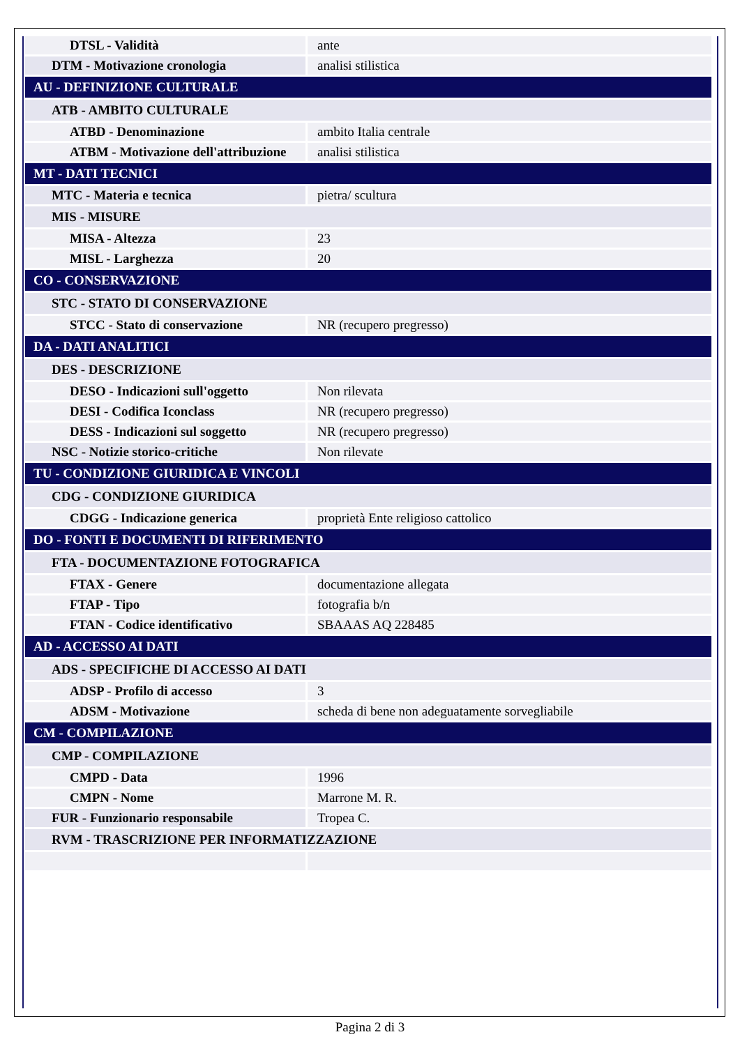| DTSL - Validità | ante |
| DTM - Motivazione cronologia | analisi stilistica |
| AU - DEFINIZIONE CULTURALE | |
| ATB - AMBITO CULTURALE | |
| ATBD - Denominazione | ambito Italia centrale |
| ATBM - Motivazione dell'attribuzione | analisi stilistica |
| MT - DATI TECNICI | |
| MTC - Materia e tecnica | pietra/ scultura |
| MIS - MISURE | |
| MISA - Altezza | 23 |
| MISL - Larghezza | 20 |
| CO - CONSERVAZIONE | |
| STC - STATO DI CONSERVAZIONE | |
| STCC - Stato di conservazione | NR (recupero pregresso) |
| DA - DATI ANALITICI | |
| DES - DESCRIZIONE | |
| DESO - Indicazioni sull'oggetto | Non rilevata |
| DESI - Codifica Iconclass | NR (recupero pregresso) |
| DESS - Indicazioni sul soggetto | NR (recupero pregresso) |
| NSC - Notizie storico-critiche | Non rilevate |
| TU - CONDIZIONE GIURIDICA E VINCOLI | |
| CDG - CONDIZIONE GIURIDICA | |
| CDGG - Indicazione generica | proprietà Ente religioso cattolico |
| DO - FONTI E DOCUMENTI DI RIFERIMENTO | |
| FTA - DOCUMENTAZIONE FOTOGRAFICA | |
| FTAX - Genere | documentazione allegata |
| FTAP - Tipo | fotografia b/n |
| FTAN - Codice identificativo | SBAAAS AQ 228485 |
| AD - ACCESSO AI DATI | |
| ADS - SPECIFICHE DI ACCESSO AI DATI | |
| ADSP - Profilo di accesso | 3 |
| ADSM - Motivazione | scheda di bene non adeguatamente sorvegliabile |
| CM - COMPILAZIONE | |
| CMP - COMPILAZIONE | |
| CMPD - Data | 1996 |
| CMPN - Nome | Marrone M. R. |
| FUR - Funzionario responsabile | Tropea C. |
| RVM - TRASCRIZIONE PER INFORMATIZZAZIONE | |
Pagina 2 di 3